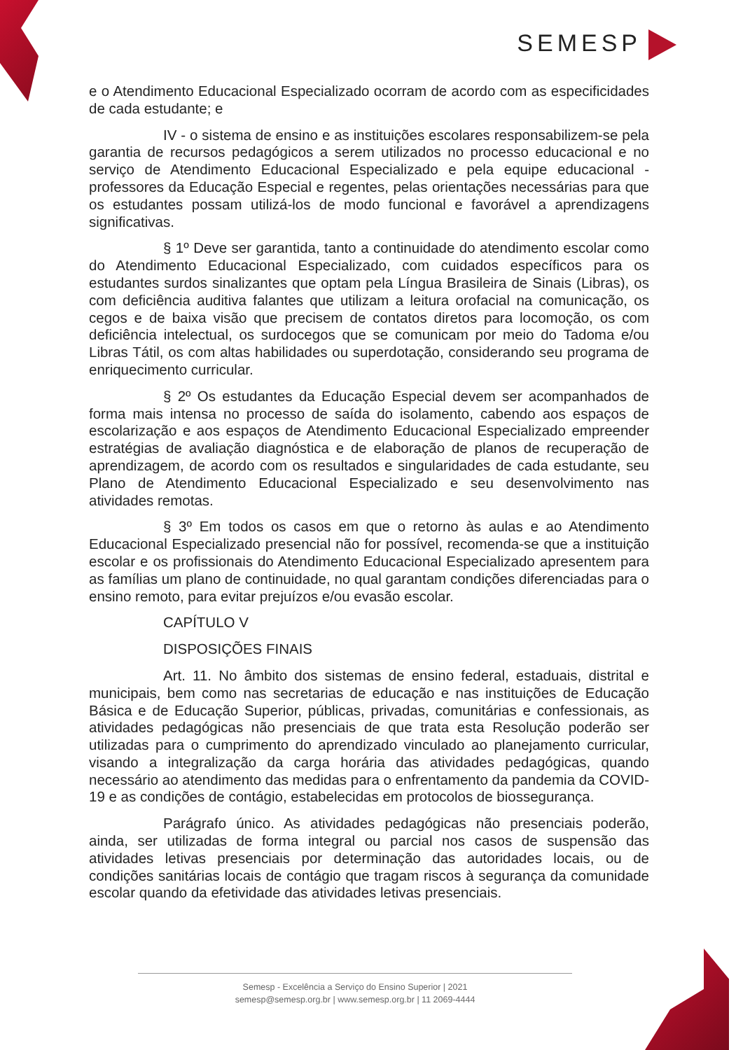SEMESP
e o Atendimento Educacional Especializado ocorram de acordo com as especificidades de cada estudante; e
IV - o sistema de ensino e as instituições escolares responsabilizem-se pela garantia de recursos pedagógicos a serem utilizados no processo educacional e no serviço de Atendimento Educacional Especializado e pela equipe educacional - professores da Educação Especial e regentes, pelas orientações necessárias para que os estudantes possam utilizá-los de modo funcional e favorável a aprendizagens significativas.
§ 1º Deve ser garantida, tanto a continuidade do atendimento escolar como do Atendimento Educacional Especializado, com cuidados específicos para os estudantes surdos sinalizantes que optam pela Língua Brasileira de Sinais (Libras), os com deficiência auditiva falantes que utilizam a leitura orofacial na comunicação, os cegos e de baixa visão que precisem de contatos diretos para locomoção, os com deficiência intelectual, os surdocegos que se comunicam por meio do Tadoma e/ou Libras Tátil, os com altas habilidades ou superdotação, considerando seu programa de enriquecimento curricular.
§ 2º Os estudantes da Educação Especial devem ser acompanhados de forma mais intensa no processo de saída do isolamento, cabendo aos espaços de escolarização e aos espaços de Atendimento Educacional Especializado empreender estratégias de avaliação diagnóstica e de elaboração de planos de recuperação de aprendizagem, de acordo com os resultados e singularidades de cada estudante, seu Plano de Atendimento Educacional Especializado e seu desenvolvimento nas atividades remotas.
§ 3º Em todos os casos em que o retorno às aulas e ao Atendimento Educacional Especializado presencial não for possível, recomenda-se que a instituição escolar e os profissionais do Atendimento Educacional Especializado apresentem para as famílias um plano de continuidade, no qual garantam condições diferenciadas para o ensino remoto, para evitar prejuízos e/ou evasão escolar.
CAPÍTULO V
DISPOSIÇÕES FINAIS
Art. 11. No âmbito dos sistemas de ensino federal, estaduais, distrital e municipais, bem como nas secretarias de educação e nas instituições de Educação Básica e de Educação Superior, públicas, privadas, comunitárias e confessionais, as atividades pedagógicas não presenciais de que trata esta Resolução poderão ser utilizadas para o cumprimento do aprendizado vinculado ao planejamento curricular, visando a integralização da carga horária das atividades pedagógicas, quando necessário ao atendimento das medidas para o enfrentamento da pandemia da COVID-19 e as condições de contágio, estabelecidas em protocolos de biossegurança.
Parágrafo único. As atividades pedagógicas não presenciais poderão, ainda, ser utilizadas de forma integral ou parcial nos casos de suspensão das atividades letivas presenciais por determinação das autoridades locais, ou de condições sanitárias locais de contágio que tragam riscos à segurança da comunidade escolar quando da efetividade das atividades letivas presenciais.
Semesp - Excelência a Serviço do Ensino Superior | 2021
semesp@semesp.org.br | www.semesp.org.br | 11 2069-4444